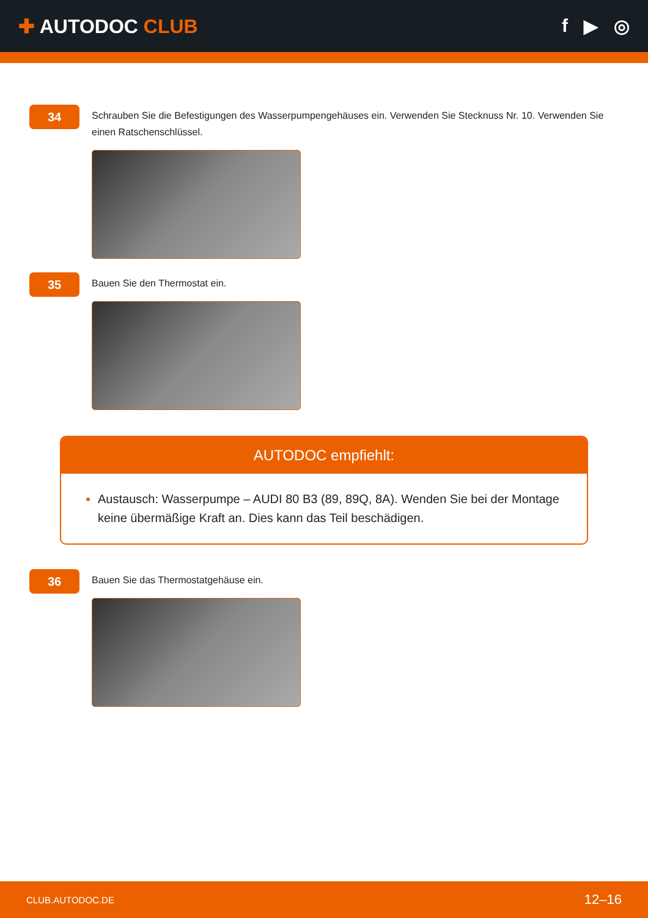✚ AUTODOC CLUB f ▶ ◎
34
Schrauben Sie die Befestigungen des Wasserpumpengehäuses ein. Verwenden Sie Stecknuss Nr. 10. Verwenden Sie einen Ratschenschlüssel.
35
Bauen Sie den Thermostat ein.
AUTODOC empfiehlt:
Austausch: Wasserpumpe – AUDI 80 B3 (89, 89Q, 8A). Wenden Sie bei der Montage keine übermäßige Kraft an. Dies kann das Teil beschädigen.
36
Bauen Sie das Thermostatgehäuse ein.
CLUB.AUTODOC.DE 12–16